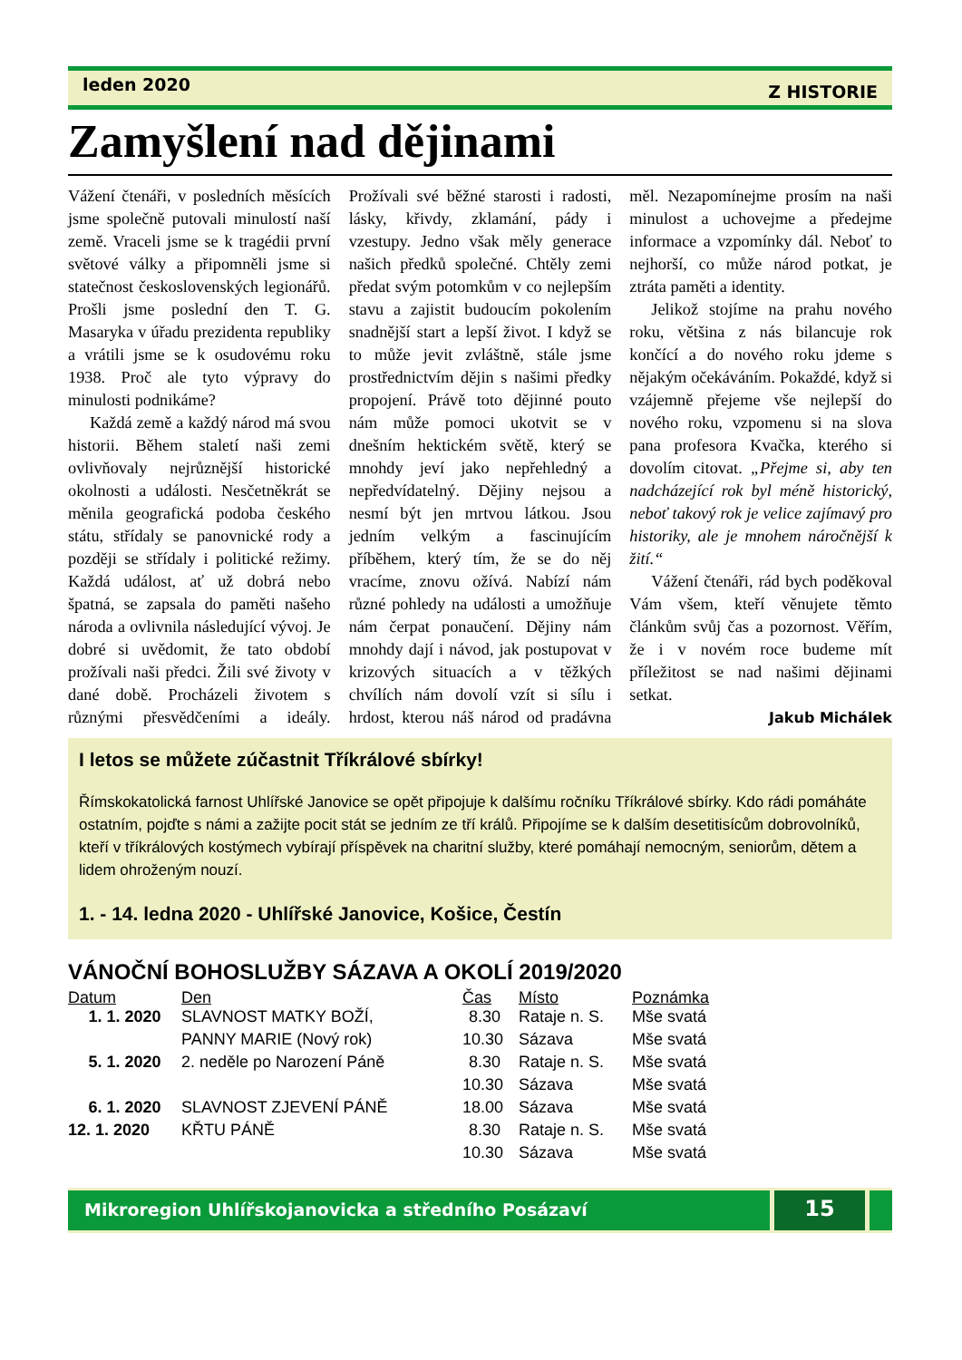leden 2020 Z HISTORIE
Zamyšlení nad dějinami
Vážení čtenáři, v posledních měsících jsme společně putovali minulostí naší země. Vraceli jsme se k tragédii první světové války a připomněli jsme si statečnost československých legionářů. Prošli jsme poslední den T. G. Masaryka v úřadu prezidenta republiky a vrátili jsme se k osudovému roku 1938. Proč ale tyto výpravy do minulosti podnikáme?
Každá země a každý národ má svou historii. Během staletí naši zemi ovlivňovaly nejrůznější historické okolnosti a události. Nesčetněkrát se měnila geografická podoba českého státu, střídaly se panovnické rody a později se střídaly i politické režimy. Každá událost, ať už dobrá nebo špatná, se zapsala do paměti našeho národa a ovlivnila následující vývoj. Je dobré si uvědomit, že tato období prožívali naši předci. Žili své životy v dané době. Procházeli životem s různými přesvědčeními a ideály. Prožívali své běžné starosti i radosti, lásky, křivdy, zklamání, pády i vzestupy. Jedno však měly generace našich předků společné. Chtěly zemi předat svým potomkům v co nejlepším stavu a zajistit budoucím pokolením snadnější start a lepší život. I když se to může jevit zvláštně, stále jsme prostřednictvím dějin s našimi předky propojení. Právě toto dějinné pouto nám může pomoci ukotvit se v dnešním hektickém světě, který se mnohdy jeví jako nepřehledný a nepředvídatelný. Dějiny nejsou a nesmí být jen mrtvou látkou. Jsou jedním velkým a fascinujícím příběhem, který tím, že se do něj vracíme, znovu ožívá. Nabízí nám různé pohledy na události a umožňuje nám čerpat ponaučení. Dějiny nám mnohdy dají i návod, jak postupovat v krizových situacích a v těžkých chvílích nám dovolí vzít si sílu i hrdost, kterou náš národ od pradávna měl. Nezapomínejme prosím na naši minulost a uchovejme a předejme informace a vzpomínky dál. Neboť to nejhorší, co může národ potkat, je ztráta paměti a identity.
Jelikož stojíme na prahu nového roku, většina z nás bilancuje rok končící a do nového roku jdeme s nějakým očekáváním. Pokaždé, když si vzájemně přejeme vše nejlepší do nového roku, vzpomenu si na slova pana profesora Kvačka, kterého si dovolím citovat. „Přejme si, aby ten nadcházející rok byl méně historický, neboť takový rok je velice zajímavý pro historiky, ale je mnohem náročnější k žití.“
Vážení čtenáři, rád bych poděkoval Vám všem, kteří věnujete těmto článkům svůj čas a pozornost. Věřím, že i v novém roce budeme mít příležitost se nad našimi dějinami setkat.
Jakub Michálek
I letos se můžete zúčastnit Tříkrálové sbírky!
Římskokatolická farnost Uhlířské Janovice se opět připojuje k dalšímu ročníku Tříkrálové sbírky. Kdo rádi pomáháte ostatním, pojďte s námi a zažijte pocit stát se jedním ze tří králů. Připojíme se k dalším desetitisícům dobrovolníků, kteří v tříkrálových kostýmech vybírají příspěvek na charitní služby, které pomáhají nemocným, seniorům, dětem a lidem ohroženým nouzí.
1. - 14. ledna 2020 - Uhlířské Janovice, Košice, Čestín
VÁNOČNÍ BOHOSLUŽBY SÁZAVA A OKOLÍ 2019/2020
| Datum | Den | Čas | Místo | Poznámka |
| --- | --- | --- | --- | --- |
| 1. 1. 2020 | SLAVNOST MATKY BOŽÍ, | 8.30 | Rataje n. S. | Mše svatá |
| | PANNY MARIE (Nový rok) | 10.30 | Sázava | Mše svatá |
| 5. 1. 2020 | 2. neděle po Narození Páně | 8.30 | Rataje n. S. | Mše svatá |
| | | 10.30 | Sázava | Mše svatá |
| 6. 1. 2020 | SLAVNOST ZJEVENÍ PÁNĚ | 18.00 | Sázava | Mše svatá |
| 12. 1. 2020 | KŘTU PÁNĚ | 8.30 | Rataje n. S. | Mše svatá |
| | | 10.30 | Sázava | Mše svatá |
Mikroregion Uhlířskojanovicka a středního Posázaví
15